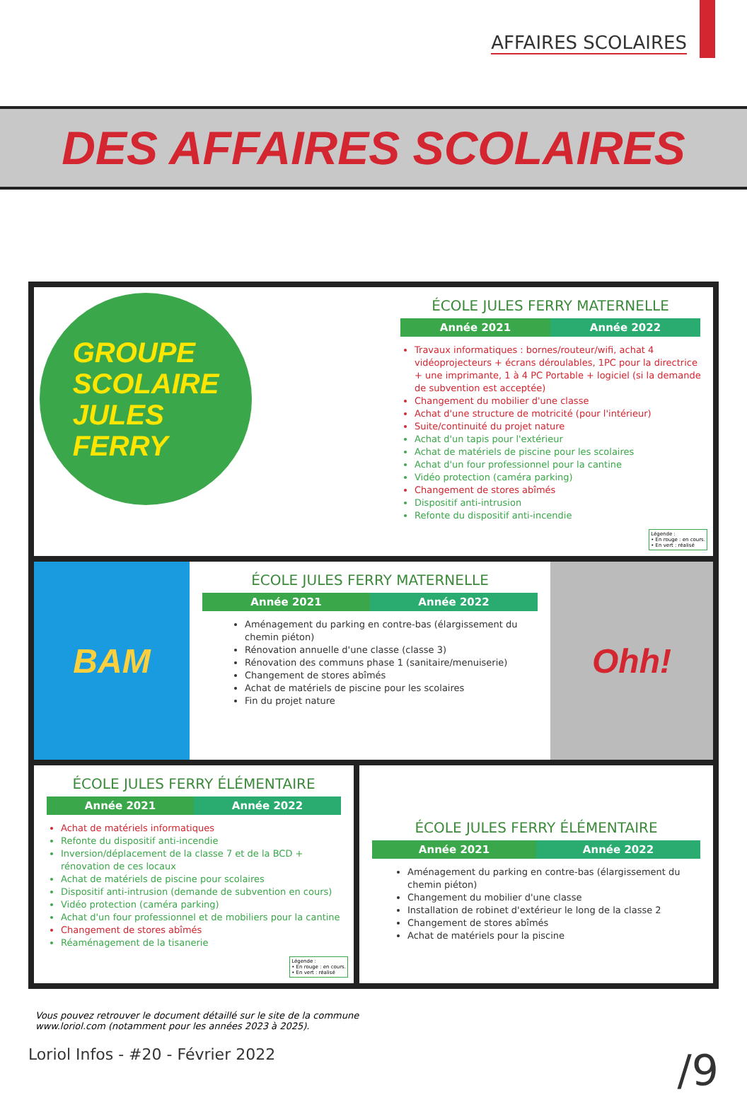AFFAIRES SCOLAIRES
DES AFFAIRES SCOLAIRES
GROUPE
SCOLAIRE
JULES
FERRY
ÉCOLE JULES FERRY MATERNELLE
Année 2021 Année 2022
Travaux informatiques : bornes/routeur/wifi, achat 4 vidéoprojecteurs + écrans déroulables, 1PC pour la directrice + une imprimante, 1 à 4 PC Portable + logiciel (si la demande de subvention est acceptée)
Changement du mobilier d'une classe
Achat d'une structure de motricité (pour l'intérieur)
Suite/continuité du projet nature
Achat d'un tapis pour l'extérieur
Achat de matériels de piscine pour les scolaires
Achat d'un four professionnel pour la cantine
Vidéo protection (caméra parking)
Changement de stores abîmés
Dispositif anti-intrusion
Refonte du dispositif anti-incendie
Légende :
• En rouge : en cours.
• En vert : réalisé
BAM
ÉCOLE JULES FERRY MATERNELLE
Année 2021 Année 2022
Aménagement du parking en contre-bas (élargissement du chemin piéton)
Rénovation annuelle d'une classe (classe 3)
Rénovation des communs phase 1 (sanitaire/menuiserie)
Changement de stores abîmés
Achat de matériels de piscine pour les scolaires
Fin du projet nature
Ohh!
ÉCOLE JULES FERRY ÉLÉMENTAIRE
Année 2021 Année 2022
Achat de matériels informatiques
Refonte du dispositif anti-incendie
Inversion/déplacement de la classe 7 et de la BCD + rénovation de ces locaux
Achat de matériels de piscine pour scolaires
Dispositif anti-intrusion (demande de subvention en cours)
Vidéo protection (caméra parking)
Achat d'un four professionnel et de mobiliers pour la cantine
Changement de stores abîmés
Réaménagement de la tisanerie
Légende :
• En rouge : en cours.
• En vert : réalisé
ÉCOLE JULES FERRY ÉLÉMENTAIRE
Année 2021 Année 2022
Aménagement du parking en contre-bas (élargissement du chemin piéton)
Changement du mobilier d'une classe
Installation de robinet d'extérieur le long de la classe 2
Changement de stores abîmés
Achat de matériels pour la piscine
Vous pouvez retrouver le document détaillé sur le site de la commune
www.loriol.com (notamment pour les années 2023 à 2025).
Loriol Infos - #20 - Février 2022 /9